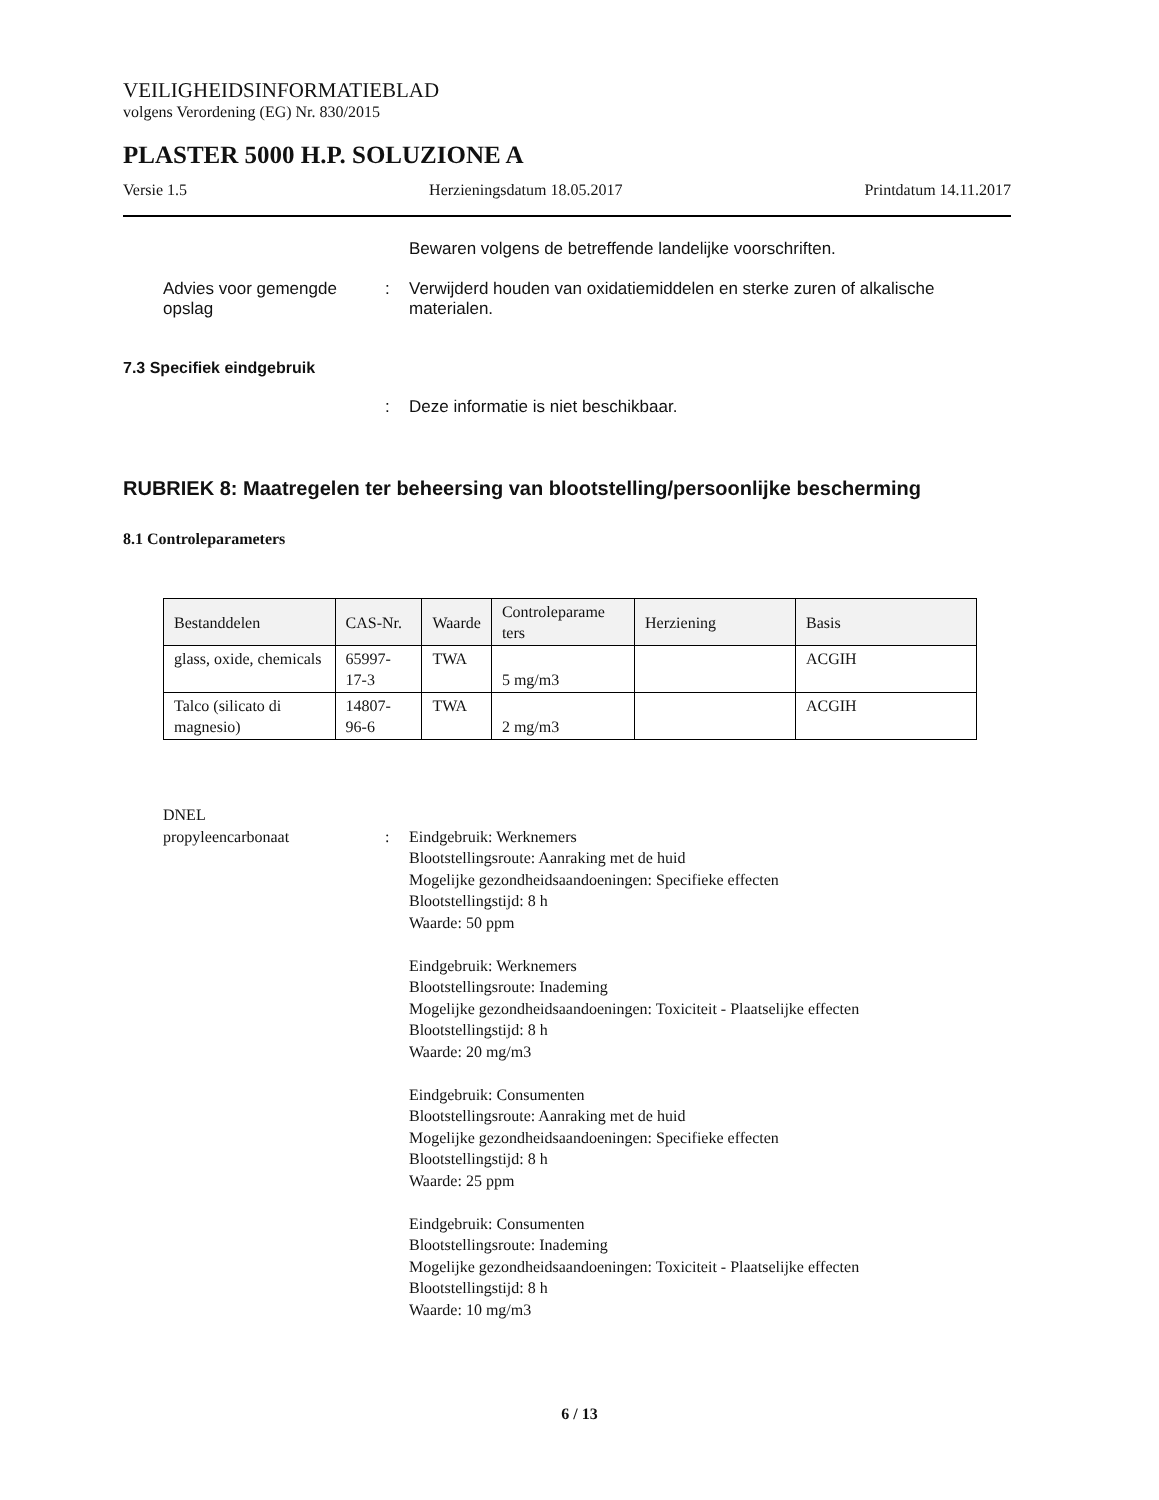VEILIGHEIDSINFORMATIEBLAD
volgens Verordening (EG) Nr. 830/2015
PLASTER 5000 H.P. SOLUZIONE A
Versie 1.5 Herzieningsdatum 18.05.2017 Printdatum 14.11.2017
Bewaren volgens de betreffende landelijke voorschriften.
Advies voor gemengde opslag
: Verwijderd houden van oxidatiemiddelen en sterke zuren of alkalische materialen.
7.3 Specifiek eindgebruik
: Deze informatie is niet beschikbaar.
RUBRIEK 8: Maatregelen ter beheersing van blootstelling/persoonlijke bescherming
8.1 Controleparameters
| Bestanddelen | CAS-Nr. | Waarde | Controleparame ters | Herziening | Basis |
| --- | --- | --- | --- | --- | --- |
| glass, oxide, chemicals | 65997-17-3 | TWA | 5 mg/m3 | | ACGIH |
| Talco (silicato di magnesio) | 14807-96-6 | TWA | 2 mg/m3 | | ACGIH |
DNEL
propyleencarbonaat
:
Eindgebruik: Werknemers
Blootstellingsroute: Aanraking met de huid
Mogelijke gezondheidsaandoeningen: Specifieke effecten
Blootstellingstijd: 8 h
Waarde: 50 ppm
Eindgebruik: Werknemers
Blootstellingsroute: Inademing
Mogelijke gezondheidsaandoeningen: Toxiciteit - Plaatselijke effecten
Blootstellingstijd: 8 h
Waarde: 20 mg/m3
Eindgebruik: Consumenten
Blootstellingsroute: Aanraking met de huid
Mogelijke gezondheidsaandoeningen: Specifieke effecten
Blootstellingstijd: 8 h
Waarde: 25 ppm
Eindgebruik: Consumenten
Blootstellingsroute: Inademing
Mogelijke gezondheidsaandoeningen: Toxiciteit - Plaatselijke effecten
Blootstellingstijd: 8 h
Waarde: 10 mg/m3
6 / 13